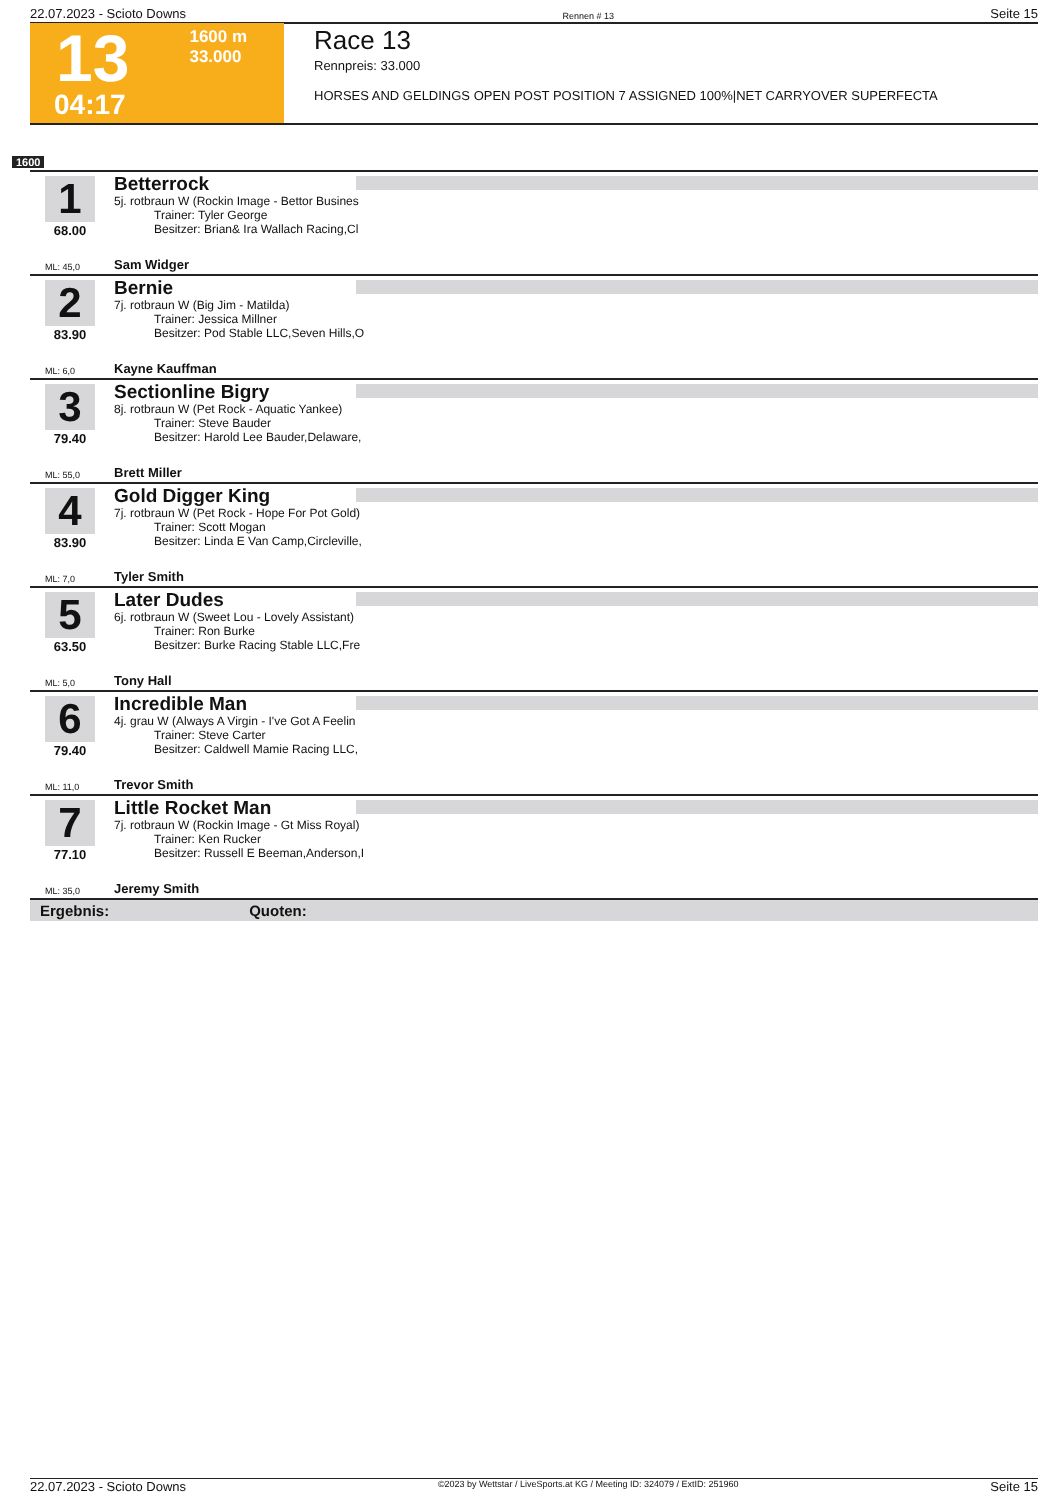22.07.2023 - Scioto Downs Rennen # 13 Seite 15
13
1600 m
33.000
04:17
Race 13
Rennpreis: 33.000
HORSES AND GELDINGS OPEN POST POSITION 7 ASSIGNED 100%|NET CARRYOVER SUPERFECTA
1600
1
68.00
Betterrock
5j. rotbraun W (Rockin Image - Bettor Busines
Trainer: Tyler George
Besitzer: Brian& Ira Wallach Racing,Cl
ML: 45,0 Sam Widger
2
83.90
Bernie
7j. rotbraun W (Big Jim - Matilda)
Trainer: Jessica Millner
Besitzer: Pod Stable LLC,Seven Hills,O
ML: 6,0 Kayne Kauffman
3
79.40
Sectionline Bigry
8j. rotbraun W (Pet Rock - Aquatic Yankee)
Trainer: Steve Bauder
Besitzer: Harold Lee Bauder,Delaware,
ML: 55,0 Brett Miller
4
83.90
Gold Digger King
7j. rotbraun W (Pet Rock - Hope For Pot Gold)
Trainer: Scott Mogan
Besitzer: Linda E Van Camp,Circleville,
ML: 7,0 Tyler Smith
5
63.50
Later Dudes
6j. rotbraun W (Sweet Lou - Lovely Assistant)
Trainer: Ron Burke
Besitzer: Burke Racing Stable LLC,Fre
ML: 5,0 Tony Hall
6
79.40
Incredible Man
4j. grau W (Always A Virgin - I've Got A Feelin
Trainer: Steve Carter
Besitzer: Caldwell Mamie Racing LLC,
ML: 11,0 Trevor Smith
7
77.10
Little Rocket Man
7j. rotbraun W (Rockin Image - Gt Miss Royal)
Trainer: Ken Rucker
Besitzer: Russell E Beeman,Anderson,I
ML: 35,0 Jeremy Smith
Ergebnis: Quoten:
22.07.2023 - Scioto Downs ©2023 by Wettstar / LiveSports.at KG / Meeting ID: 324079 / ExtID: 251960 Seite 15